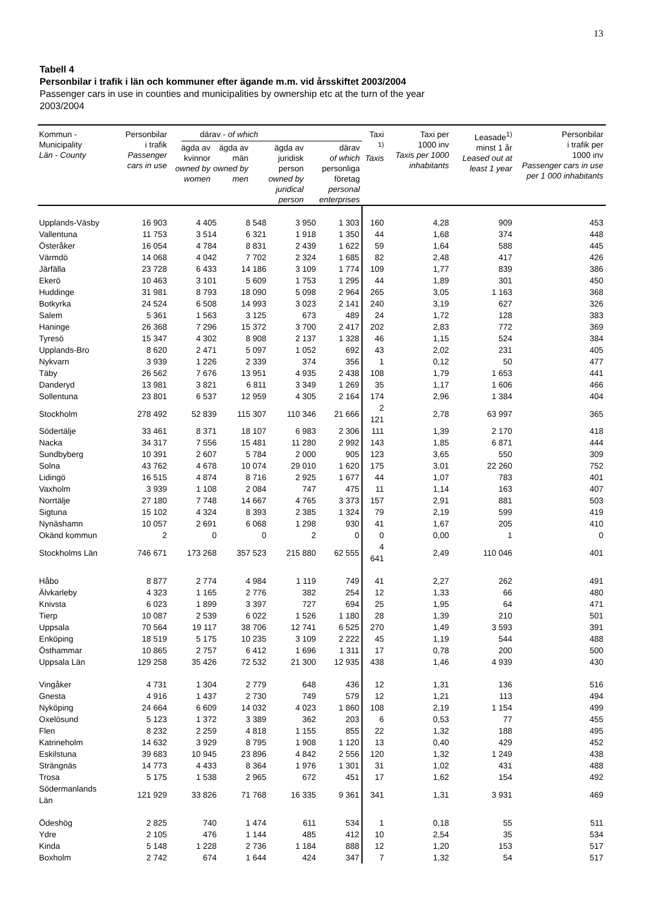13
Tabell 4
Personbilar i trafik i län och kommuner efter ägande m.m. vid årsskiftet 2003/2004
Passenger cars in use in counties and municipalities by ownership etc at the turn of the year
2003/2004
| Kommun - Municipality Län - County | Personbilar i trafik Passenger cars in use | därav - of which / ägda av kvinnor owned by women / ägda av män owned by men / ägda av juridisk person owned by juridical person / därav of which personliga företag personal enterprises / / --- / --- / --- / --- / | | | | Taxi <sup>1)</sup> Taxis | Taxi per 1000 inv Taxis per 1000 inhabitants | Leasade<sup>1)</sup> minst 1 år Leased out at least 1 year | Personbilar i trafik per 1000 inv Passenger cars in use per 1 000 inhabitants |
| --- | --- | --- | --- | --- | --- | --- | --- | --- | --- |
| Upplands-Väsby | 16 903 | 4 405 | 8 548 | 3 950 | 1 303 | 160 | 4,28 | 909 | 453 |
| Vallentuna | 11 753 | 3 514 | 6 321 | 1 918 | 1 350 | 44 | 1,68 | 374 | 448 |
| Österåker | 16 054 | 4 784 | 8 831 | 2 439 | 1 622 | 59 | 1,64 | 588 | 445 |
| Värmdö | 14 068 | 4 042 | 7 702 | 2 324 | 1 685 | 82 | 2,48 | 417 | 426 |
| Järfälla | 23 728 | 6 433 | 14 186 | 3 109 | 1 774 | 109 | 1,77 | 839 | 386 |
| Ekerö | 10 463 | 3 101 | 5 609 | 1 753 | 1 295 | 44 | 1,89 | 301 | 450 |
| Huddinge | 31 981 | 8 793 | 18 090 | 5 098 | 2 964 | 265 | 3,05 | 1 163 | 368 |
| Botkyrka | 24 524 | 6 508 | 14 993 | 3 023 | 2 141 | 240 | 3,19 | 627 | 326 |
| Salem | 5 361 | 1 563 | 3 125 | 673 | 489 | 24 | 1,72 | 128 | 383 |
| Haninge | 26 368 | 7 296 | 15 372 | 3 700 | 2 417 | 202 | 2,83 | 772 | 369 |
| Tyresö | 15 347 | 4 302 | 8 908 | 2 137 | 1 328 | 46 | 1,15 | 524 | 384 |
| Upplands-Bro | 8 620 | 2 471 | 5 097 | 1 052 | 692 | 43 | 2,02 | 231 | 405 |
| Nykvarn | 3 939 | 1 226 | 2 339 | 374 | 356 | 1 | 0,12 | 50 | 477 |
| Täby | 26 562 | 7 676 | 13 951 | 4 935 | 2 438 | 108 | 1,79 | 1 653 | 441 |
| Danderyd | 13 981 | 3 821 | 6 811 | 3 349 | 1 269 | 35 | 1,17 | 1 606 | 466 |
| Sollentuna | 23 801 | 6 537 | 12 959 | 4 305 | 2 164 | 174 | 2,96 | 1 384 | 404 |
| Stockholm | 278 492 | 52 839 | 115 307 | 110 346 | 21 666 | 2 121 | 2,78 | 63 997 | 365 |
| Södertälje | 33 461 | 8 371 | 18 107 | 6 983 | 2 306 | 111 | 1,39 | 2 170 | 418 |
| Nacka | 34 317 | 7 556 | 15 481 | 11 280 | 2 992 | 143 | 1,85 | 6 871 | 444 |
| Sundbyberg | 10 391 | 2 607 | 5 784 | 2 000 | 905 | 123 | 3,65 | 550 | 309 |
| Solna | 43 762 | 4 678 | 10 074 | 29 010 | 1 620 | 175 | 3,01 | 22 260 | 752 |
| Lidingö | 16 515 | 4 874 | 8 716 | 2 925 | 1 677 | 44 | 1,07 | 783 | 401 |
| Vaxholm | 3 939 | 1 108 | 2 084 | 747 | 475 | 11 | 1,14 | 163 | 407 |
| Norrtälje | 27 180 | 7 748 | 14 667 | 4 765 | 3 373 | 157 | 2,91 | 881 | 503 |
| Sigtuna | 15 102 | 4 324 | 8 393 | 2 385 | 1 324 | 79 | 2,19 | 599 | 419 |
| Nynäshamn | 10 057 | 2 691 | 6 068 | 1 298 | 930 | 41 | 1,67 | 205 | 410 |
| Okänd kommun | 2 | 0 | 0 | 2 | 0 | 0 | 0,00 | 1 | 0 |
| Stockholms Län | 746 671 | 173 268 | 357 523 | 215 880 | 62 555 | 4 641 | 2,49 | 110 046 | 401 |
| Håbo | 8 877 | 2 774 | 4 984 | 1 119 | 749 | 41 | 2,27 | 262 | 491 |
| Älvkarleby | 4 323 | 1 165 | 2 776 | 382 | 254 | 12 | 1,33 | 66 | 480 |
| Knivsta | 6 023 | 1 899 | 3 397 | 727 | 694 | 25 | 1,95 | 64 | 471 |
| Tierp | 10 087 | 2 539 | 6 022 | 1 526 | 1 180 | 28 | 1,39 | 210 | 501 |
| Uppsala | 70 564 | 19 117 | 38 706 | 12 741 | 6 525 | 270 | 1,49 | 3 593 | 391 |
| Enköping | 18 519 | 5 175 | 10 235 | 3 109 | 2 222 | 45 | 1,19 | 544 | 488 |
| Östhammar | 10 865 | 2 757 | 6 412 | 1 696 | 1 311 | 17 | 0,78 | 200 | 500 |
| Uppsala Län | 129 258 | 35 426 | 72 532 | 21 300 | 12 935 | 438 | 1,46 | 4 939 | 430 |
| Vingåker | 4 731 | 1 304 | 2 779 | 648 | 436 | 12 | 1,31 | 136 | 516 |
| Gnesta | 4 916 | 1 437 | 2 730 | 749 | 579 | 12 | 1,21 | 113 | 494 |
| Nyköping | 24 664 | 6 609 | 14 032 | 4 023 | 1 860 | 108 | 2,19 | 1 154 | 499 |
| Oxelösund | 5 123 | 1 372 | 3 389 | 362 | 203 | 6 | 0,53 | 77 | 455 |
| Flen | 8 232 | 2 259 | 4 818 | 1 155 | 855 | 22 | 1,32 | 188 | 495 |
| Katrineholm | 14 632 | 3 929 | 8 795 | 1 908 | 1 120 | 13 | 0,40 | 429 | 452 |
| Eskilstuna | 39 683 | 10 945 | 23 896 | 4 842 | 2 556 | 120 | 1,32 | 1 249 | 438 |
| Strängnäs | 14 773 | 4 433 | 8 364 | 1 976 | 1 301 | 31 | 1,02 | 431 | 488 |
| Trosa | 5 175 | 1 538 | 2 965 | 672 | 451 | 17 | 1,62 | 154 | 492 |
| Södermanlands Län | 121 929 | 33 826 | 71 768 | 16 335 | 9 361 | 341 | 1,31 | 3 931 | 469 |
| Ödeshög | 2 825 | 740 | 1 474 | 611 | 534 | 1 | 0,18 | 55 | 511 |
| Ydre | 2 105 | 476 | 1 144 | 485 | 412 | 10 | 2,54 | 35 | 534 |
| Kinda | 5 148 | 1 228 | 2 736 | 1 184 | 888 | 12 | 1,20 | 153 | 517 |
| Boxholm | 2 742 | 674 | 1 644 | 424 | 347 | 7 | 1,32 | 54 | 517 |